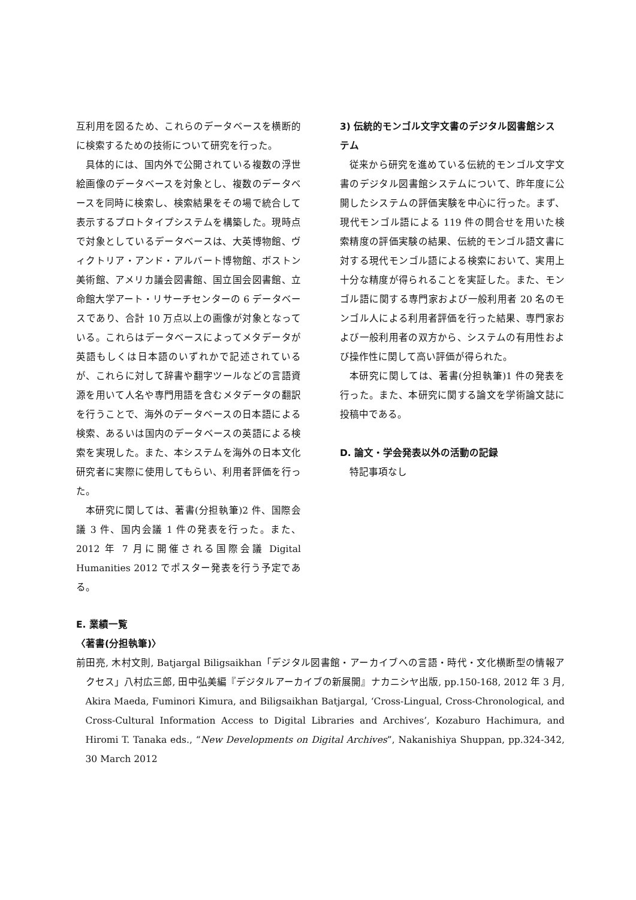互利用を図るため、これらのデータベースを横断的に検索するための技術について研究を行った。
具体的には、国内外で公開されている複数の浮世絵画像のデータベースを対象とし、複数のデータベースを同時に検索し、検索結果をその場で統合して表示するプロトタイプシステムを構築した。現時点で対象としているデータベースは、大英博物館、ヴィクトリア・アンド・アルバート博物館、ボストン美術館、アメリカ議会図書館、国立国会図書館、立命館大学アート・リサーチセンターの 6 データベースであり、合計 10 万点以上の画像が対象となっている。これらはデータベースによってメタデータが英語もしくは日本語のいずれかで記述されているが、これらに対して辞書や翻字ツールなどの言語資源を用いて人名や専門用語を含むメタデータの翻訳を行うことで、海外のデータベースの日本語による検索、あるいは国内のデータベースの英語による検索を実現した。また、本システムを海外の日本文化研究者に実際に使用してもらい、利用者評価を行った。
本研究に関しては、著書(分担執筆)2 件、国際会議 3 件、国内会議 1 件の発表を行った。また、2012 年 7 月に開催される国際会議 Digital Humanities 2012 でポスター発表を行う予定である。
3) 伝統的モンゴル文字文書のデジタル図書館システム
従来から研究を進めている伝統的モンゴル文字文書のデジタル図書館システムについて、昨年度に公開したシステムの評価実験を中心に行った。まず、現代モンゴル語による 119 件の問合せを用いた検索精度の評価実験の結果、伝統的モンゴル語文書に対する現代モンゴル語による検索において、実用上十分な精度が得られることを実証した。また、モンゴル語に関する専門家および一般利用者 20 名のモンゴル人による利用者評価を行った結果、専門家および一般利用者の双方から、システムの有用性および操作性に関して高い評価が得られた。
本研究に関しては、著書(分担執筆)1 件の発表を行った。また、本研究に関する論文を学術論文誌に投稿中である。
D. 論文・学会発表以外の活動の記録
特記事項なし
E. 業績一覧
〈著書(分担執筆)〉
前田亮, 木村文則, Batjargal Biligsaikhan「デジタル図書館・アーカイブへの言語・時代・文化横断型の情報アクセス」八村広三郎, 田中弘美編『デジタルアーカイブの新展開』ナカニシヤ出版, pp.150-168, 2012 年 3 月, Akira Maeda, Fuminori Kimura, and Biligsaikhan Batjargal, ‘Cross-Lingual, Cross-Chronological, and Cross-Cultural Information Access to Digital Libraries and Archives’, Kozaburo Hachimura, and Hiromi T. Tanaka eds., “New Developments on Digital Archives”, Nakanishiya Shuppan, pp.324-342, 30 March 2012